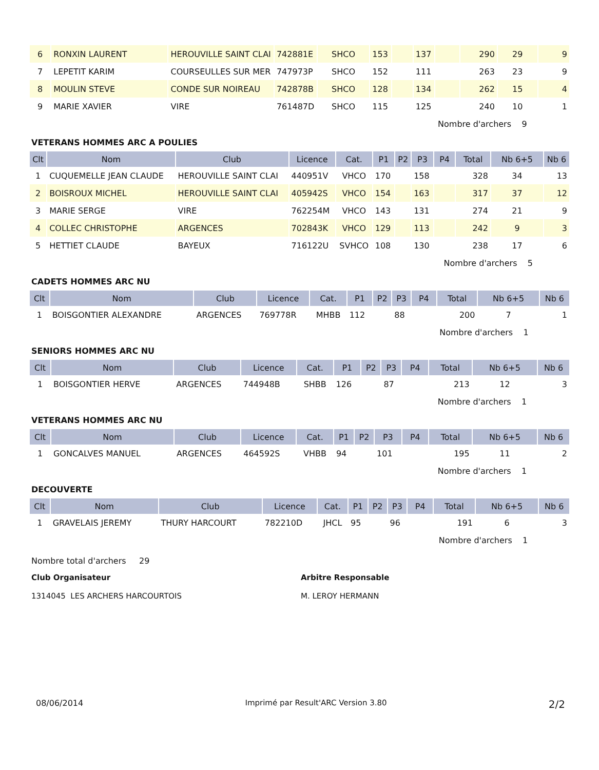| 6 | RONXIN LAURENT | HEROUVILLE SAINT CLAI | 742881E | SHCO | 153 | | 137 | | 290 | 29 | 9 |
| 7 | LEPETIT KARIM | COURSEULLES SUR MER | 747973P | SHCO | 152 | | 111 | | 263 | 23 | 9 |
| 8 | MOULIN STEVE | CONDE SUR NOIREAU | 742878B | SHCO | 128 | | 134 | | 262 | 15 | 4 |
| 9 | MARIE XAVIER | VIRE | 761487D | SHCO | 115 | | 125 | | 240 | 10 | 1 |
| | | | | | | | | Nombre d'archers 9 | | | |
VETERANS HOMMES ARC A POULIES
| Clt | Nom | Club | Licence | Cat. | P1 | P2 | P3 | P4 | Total | Nb 6+5 | Nb 6 |
| --- | --- | --- | --- | --- | --- | --- | --- | --- | --- | --- | --- |
| 1 | CUQUEMELLE JEAN CLAUDE | HEROUVILLE SAINT CLAI | 440951V | VHCO | 170 | | 158 | | 328 | 34 | 13 |
| 2 | BOISROUX MICHEL | HEROUVILLE SAINT CLAI | 405942S | VHCO | 154 | | 163 | | 317 | 37 | 12 |
| 3 | MARIE SERGE | VIRE | 762254M | VHCO | 143 | | 131 | | 274 | 21 | 9 |
| 4 | COLLEC CHRISTOPHE | ARGENCES | 702843K | VHCO | 129 | | 113 | | 242 | 9 | 3 |
| 5 | HETTIET CLAUDE | BAYEUX | 716122U | SVHCO | 108 | | 130 | | 238 | 17 | 6 |
| | | | | | | | | Nombre d'archers 5 | | | |
CADETS HOMMES ARC NU
| Clt | Nom | Club | Licence | Cat. | P1 | P2 | P3 | P4 | Total | Nb 6+5 | Nb 6 |
| --- | --- | --- | --- | --- | --- | --- | --- | --- | --- | --- | --- |
| 1 | BOISGONTIER ALEXANDRE | ARGENCES | 769778R | MHBB | 112 | | 88 | | 200 | 7 | 1 |
| | | | | | | | | Nombre d'archers 1 | | | |
SENIORS HOMMES ARC NU
| Clt | Nom | Club | Licence | Cat. | P1 | P2 | P3 | P4 | Total | Nb 6+5 | Nb 6 |
| --- | --- | --- | --- | --- | --- | --- | --- | --- | --- | --- | --- |
| 1 | BOISGONTIER HERVE | ARGENCES | 744948B | SHBB | 126 | | 87 | | 213 | 12 | 3 |
| | | | | | | | | Nombre d'archers 1 | | | |
VETERANS HOMMES ARC NU
| Clt | Nom | Club | Licence | Cat. | P1 | P2 | P3 | P4 | Total | Nb 6+5 | Nb 6 |
| --- | --- | --- | --- | --- | --- | --- | --- | --- | --- | --- | --- |
| 1 | GONCALVES MANUEL | ARGENCES | 464592S | VHBB | 94 | | 101 | | 195 | 11 | 2 |
| | | | | | | | | Nombre d'archers 1 | | | |
DECOUVERTE
| Clt | Nom | Club | Licence | Cat. | P1 | P2 | P3 | P4 | Total | Nb 6+5 | Nb 6 |
| --- | --- | --- | --- | --- | --- | --- | --- | --- | --- | --- | --- |
| 1 | GRAVELAIS JEREMY | THURY HARCOURT | 782210D | JHCL | 95 | | 96 | | 191 | 6 | 3 |
| | | | | | | | | Nombre d'archers 1 | | | |
Nombre total d'archers 29
Club Organisateur
1314045 LES ARCHERS HARCOURTOIS
Arbitre Responsable
M. LEROY HERMANN
08/06/2014 Imprimé par Result'ARC Version 3.80 2/2